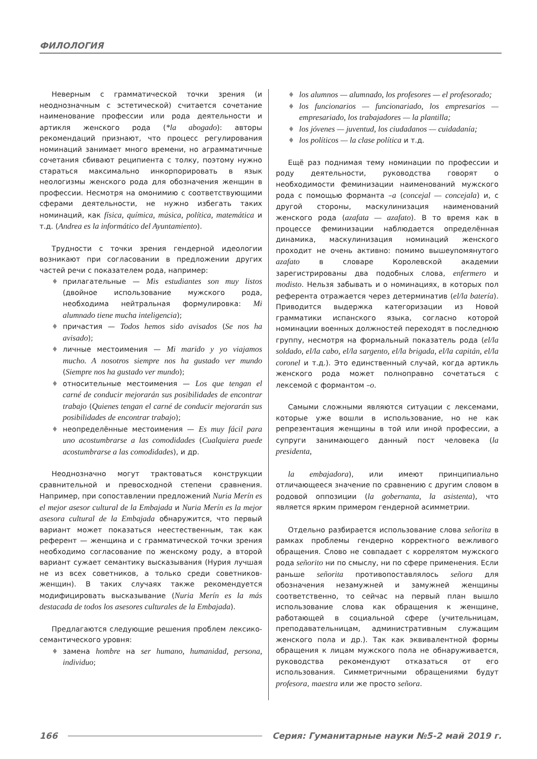ФИЛОЛОГИЯ
Неверным с грамматической точки зрения (и неоднозначным с эстетической) считается сочетание наименование профессии или рода деятельности и артикля женского рода (*la abogado): авторы рекомендаций признают, что процесс регулирования номинаций занимает много времени, но аграмматичные сочетания сбивают реципиента с толку, поэтому нужно стараться максимально инкорпорировать в язык неологизмы женского рода для обозначения женщин в профессии. Несмотря на омонимию с соответствующими сферами деятельности, не нужно избегать таких номинаций, как física, química, música, política, matemática и т.д. (Andrea es la informático del Ayuntamiento).
Трудности с точки зрения гендерной идеологии возникают при согласовании в предложении других частей речи с показателем рода, например:
♦ прилагательные — Mis estudiantes son muy listos (двойное использование мужского рода, необходима нейтральная формулировка: Mi alumnado tiene mucha inteligencia);
♦ причастия — Todos hemos sido avisados (Se nos ha avisado);
♦ личные местоимения — Mi marido y yo viajamos mucho. A nosotros siempre nos ha gustado ver mundo (Siempre nos ha gustado ver mundo);
♦ относительные местоимения — Los que tengan el carné de conducir mejorarán sus posibilidades de encontrar trabajo (Quienes tengan el carné de conducir mejorarán sus posibilidades de encontrar trabajo);
♦ неопределённые местоимения — Es muy fácil para uno acostumbrarse a las comodidades (Cualquiera puede acostumbrarse a las comodidades), и др.
Неоднозначно могут трактоваться конструкции сравнительной и превосходной степени сравнения. Например, при сопоставлении предложений Nuria Merín es el mejor asesor cultural de la Embajada и Nuria Merín es la mejor asesora cultural de la Embajada обнаружится, что первый вариант может показаться неестественным, так как референт — женщина и с грамматической точки зрения необходимо согласование по женскому роду, а второй вариант сужает семантику высказывания (Нурия лучшая не из всех советников, а только среди советников-женщин). В таких случаях также рекомендуется модифицировать высказывание (Nuria Merín es la más destacada de todos los asesores culturales de la Embajada).
Предлагаются следующие решения проблем лексико-семантического уровня:
♦ замена hombre на ser humano, humanidad, persona, individuo;
♦ los alumnos — alumnado, los profesores — el profesorado;
♦ los funcionarios — funcionariado, los empresarios — empresariado, los trabajadores — la plantilla;
♦ los jóvenes — juventud, los ciudadanos — cuidadanía;
♦ los políticos — la clase política и т.д.
Ещё раз поднимая тему номинации по профессии и роду деятельности, руководства говорят о необходимости феминизации наименований мужского рода с помощью форманта –a (concejal — concejala) и, с другой стороны, маскулинизация наименований женского рода (azafata — azafato). В то время как в процессе феминизации наблюдается определённая динамика, маскулинизация номинаций женского проходит не очень активно: помимо вышеупомянутого azafato в словаре Королевской академии зарегистрированы два подобных слова, enfermero и modisto. Нельзя забывать и о номинациях, в которых пол референта отражается через детерминатив (el/la batería). Приводится выдержка категоризации из Новой грамматики испанского языка, согласно которой номинации военных должностей переходят в последнюю группу, несмотря на формальный показатель рода (el/la soldado, el/la cabo, el/la sargento, el/la brigada, el/la capitán, el/la coronel и т.д.). Это единственный случай, когда артикль женского рода может полноправно сочетаться с лексемой с формантом –o.
Самыми сложными являются ситуации с лексемами, которые уже вошли в использование, но не как репрезентация женщины в той или иной профессии, а супруги занимающего данный пост человека (la presidenta,
la embajadora), или имеют принципиально отличающееся значение по сравнению с другим словом в родовой оппозиции (la gobernanta, la asistenta), что является ярким примером гендерной асимметрии.
Отдельно разбирается использование слова señorita в рамках проблемы гендерно корректного вежливого обращения. Слово не совпадает с коррелятом мужского рода señorito ни по смыслу, ни по сфере применения. Если раньше señorita противопоставлялось señora для обозначения незамужней и замужней женщины соответственно, то сейчас на первый план вышло использование слова как обращения к женщине, работающей в социальной сфере (учительницам, преподавательницам, административным служащим женского пола и др.). Так как эквивалентной формы обращения к лицам мужского пола не обнаруживается, руководства рекомендуют отказаться от его использования. Симметричными обращениями будут profesora, maestra или же просто señora.
166 Серия: Гуманитарные науки №5-2 май 2019 г.